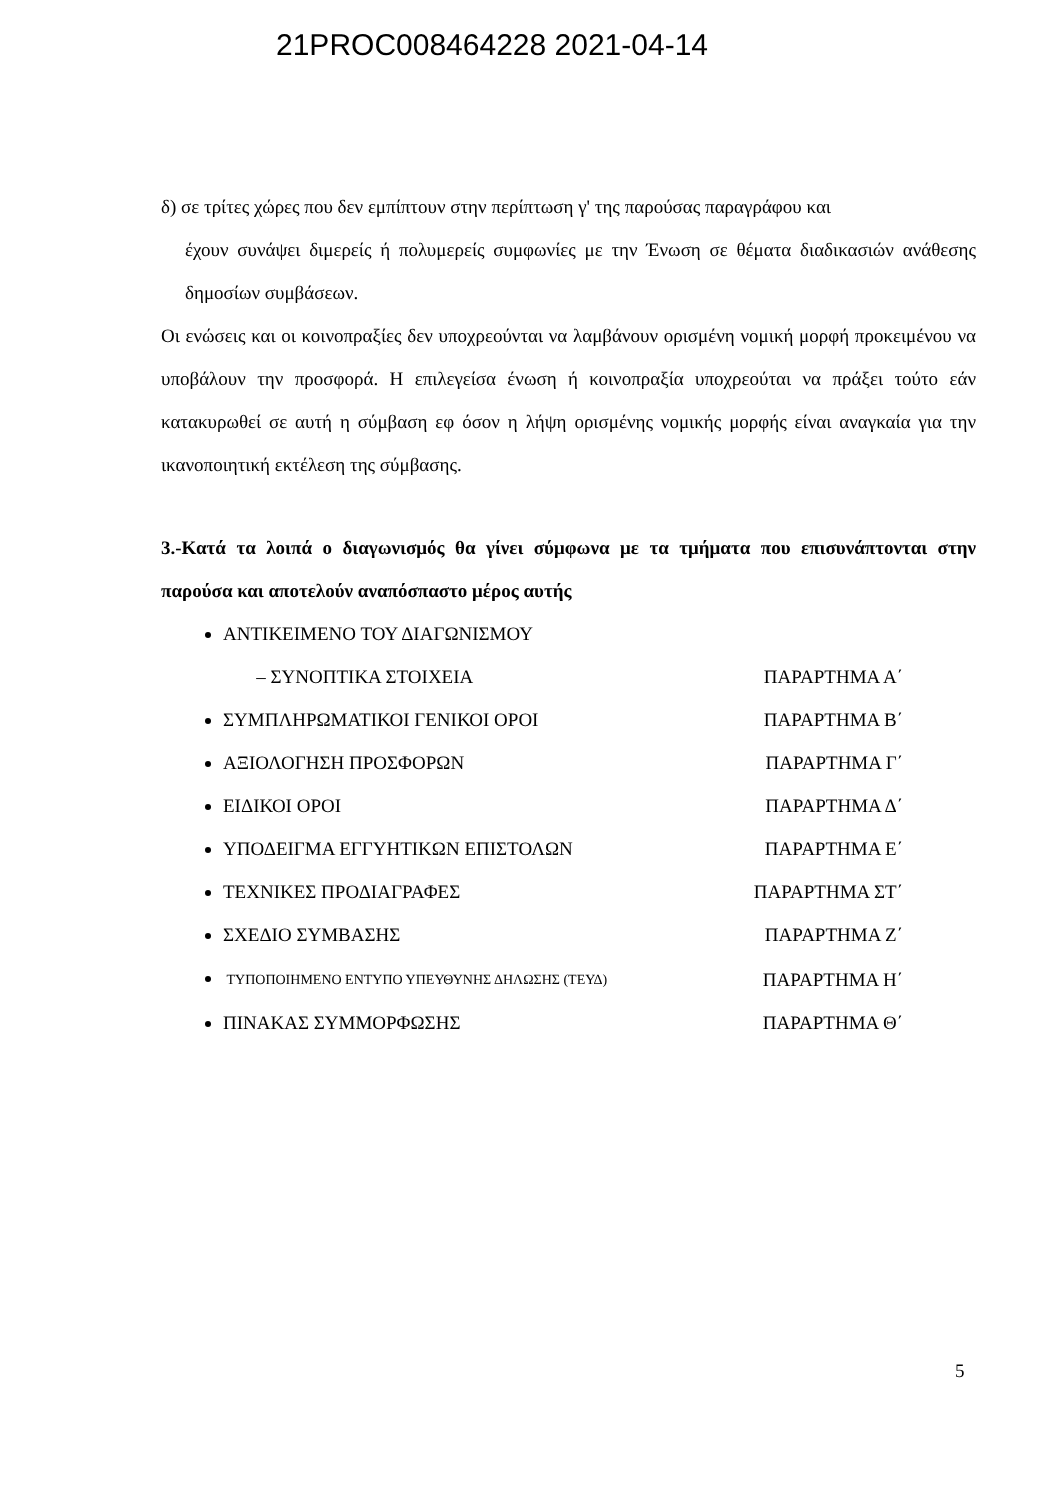21PROC008464228 2021-04-14
δ) σε τρίτες χώρες που δεν εμπίπτουν στην περίπτωση γ' της παρούσας παραγράφου και
έχουν συνάψει διμερείς ή πολυμερείς συμφωνίες με την Ένωση σε θέματα διαδικασιών ανάθεσης δημοσίων συμβάσεων.
Οι ενώσεις και οι κοινοπραξίες δεν υποχρεούνται να λαμβάνουν ορισμένη νομική μορφή προκειμένου να υποβάλουν την προσφορά. Η επιλεγείσα ένωση ή κοινοπραξία υποχρεούται να πράξει τούτο εάν κατακυρωθεί σε αυτή η σύμβαση εφ όσον η λήψη ορισμένης νομικής μορφής είναι αναγκαία για την ικανοποιητική εκτέλεση της σύμβασης.
3.-Κατά τα λοιπά ο διαγωνισμός θα γίνει σύμφωνα με τα τμήματα που επισυνάπτονται στην παρούσα και αποτελούν αναπόσπαστο μέρος αυτής
ΑΝΤΙΚΕΙΜΕΝΟ ΤΟΥ ΔΙΑΓΩΝΙΣΜΟΥ
– ΣΥΝΟΠΤΙΚΑ ΣΤΟΙΧΕΙΑ ΠΑΡΑΡΤΗΜΑ Α΄
ΣΥΜΠΛΗΡΩΜΑΤΙΚΟΙ ΓΕΝΙΚΟΙ ΟΡΟΙ ΠΑΡΑΡΤΗΜΑ Β΄
ΑΞΙΟΛΟΓΗΣΗ ΠΡΟΣΦΟΡΩΝ ΠΑΡΑΡΤΗΜΑ Γ΄
ΕΙΔΙΚΟΙ ΟΡΟΙ ΠΑΡΑΡΤΗΜΑ Δ΄
ΥΠΟΔΕΙΓΜΑ ΕΓΓΥΗΤΙΚΩΝ ΕΠΙΣΤΟΛΩΝ ΠΑΡΑΡΤΗΜΑ Ε΄
ΤΕΧΝΙΚΕΣ ΠΡΟΔΙΑΓΡΑΦΕΣ ΠΑΡΑΡΤΗΜΑ ΣΤ΄
ΣΧΕΔΙΟ ΣΥΜΒΑΣΗΣ ΠΑΡΑΡΤΗΜΑ Ζ΄
ΤΥΠΟΠΟΙΗΜΕΝΟ ΕΝΤΥΠΟ ΥΠΕΥΘΥΝΗΣ ΔΗΛΩΣΗΣ (ΤΕΥΔ) ΠΑΡΑΡΤΗΜΑ Η΄
ΠΙΝΑΚΑΣ ΣΥΜΜΟΡΦΩΣΗΣ ΠΑΡΑΡΤΗΜΑ Θ΄
5